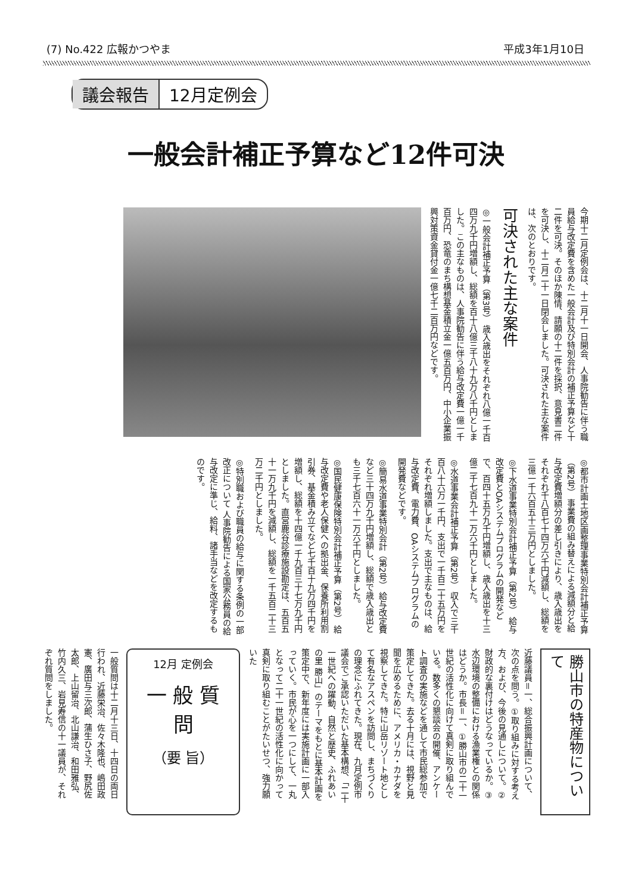(7) No.422 広報かつやま 平成3年1月10日
議会報告 12月定例会
一般会計補正予算など12件可決
今期十二月定例会は、十二月十一日開会、人事院勧告に伴う職員給与改定費を含めた一般会計及び特別会計の補正予算など十二件を可決。そのほか陳情、請願の十二件を採択、意見書二件を可決し、十二月二十一日閉会しました。可決された主な案件は、次のとおりです。
可決された主な案件
◎一般会計補正予算（第3号） 歳入歳出をそれぞれ八億一千百四万九千円増額し、総額を百十八億三千八十九万八千円としました。この主なものは、人事院勧告に伴う給与改定費一億一千百万円、恐竜のまち構想基金積立金一億五百万円、中小企業振興対策資金貸付金一億七千二百万円などです。
◎都市計画土地区画整理事業特別会計補正予算（第2号） 事業費の組み替えによる減額分と給与改定費増額分の差し引きにより、歳入歳出をそれぞれ千八百七十四万六千円減額し、総額を三億一千六百五十三万円としました。
◎下水道事業特別会計補正予算（第2号） 給与改定費とOAシステムプログラムの開発などで、百四十五万九千円増額し、歳入歳出を十三億二千七百九十一万六千円としました。
◎水道事業会計補正予算（第2号） 収入で三千百八十六万一千円、支出で一千百二十五万円をそれぞれ増額しました。支出で主なものは、給与改定費、電力費、OAシステムプログラムの開発費などです。
◎簡易水道事業特別会計（第2号） 給与改定費など三十四万九千円増額し、総額で歳入歳出とも三千七百六十一万六千円としました。
◎国民健康保険特別会計補正予算（第2号） 給与改定費や老人保健への拠出金、保養所利用割引券、基金積み立てなど七千百十九万四千円を増額し、総額を十四億一千九百三十七万九千円としました。直営鹿谷診療施設勘定は、五百五十一万九千円を減額し、総額を一千五百二十三万二千円としました。
◎特別職および職員の給与に関する条例の一部改正について 人事院勧告による国家公務員の給与改定に準じ、給料、諸手当などを改定するものです。
勝山市の特産物について
近藤議員＝一、総合振興計画について、次の点を問う。①取り組みに対する考え方、および、今後の見通しについて。②財政的な裏付けはどうなっているか。③水辺環境の整備における漁業権との関係はどうか。市長＝一、①勝山市の二十一世紀の活性化に向けて真剣に取り組んでいる。数多くの懇談会の開催、アンケート調査の実施などを通して市民総参加で策定してきた。去る十月には、視野と見聞を広めるために、アメリカ・カナダを視察してきた。特に山岳リゾート地として有名なアスペンを訪問し、まちづくりの理念にふれてきた。現在、九月定例市議会でご承認いただいた基本構想、「二十一世紀への躍動、自然と歴史、ふれあいの里 勝山」のテーマをもとに基本計画を策定中で、新年度には実施計画に一部入っていく。市民が心を一つにして、一丸となって二十一世紀の活性化に向かって真剣に取り組むことがたいせつ、強力願いた
12月 定例会
一 般 質 問
（要 旨）
一般質問は十二月十三日、十四日の両日行われ、近藤栄治、佐々木隆也、嶋田政憲、廣田与三次郎、蒲生ひさ子、野尻佐太郎、上山留治、北山謙治、和田雅弘、竹内久三、岩見寿信の十一議員が、それぞれ質問をしました。